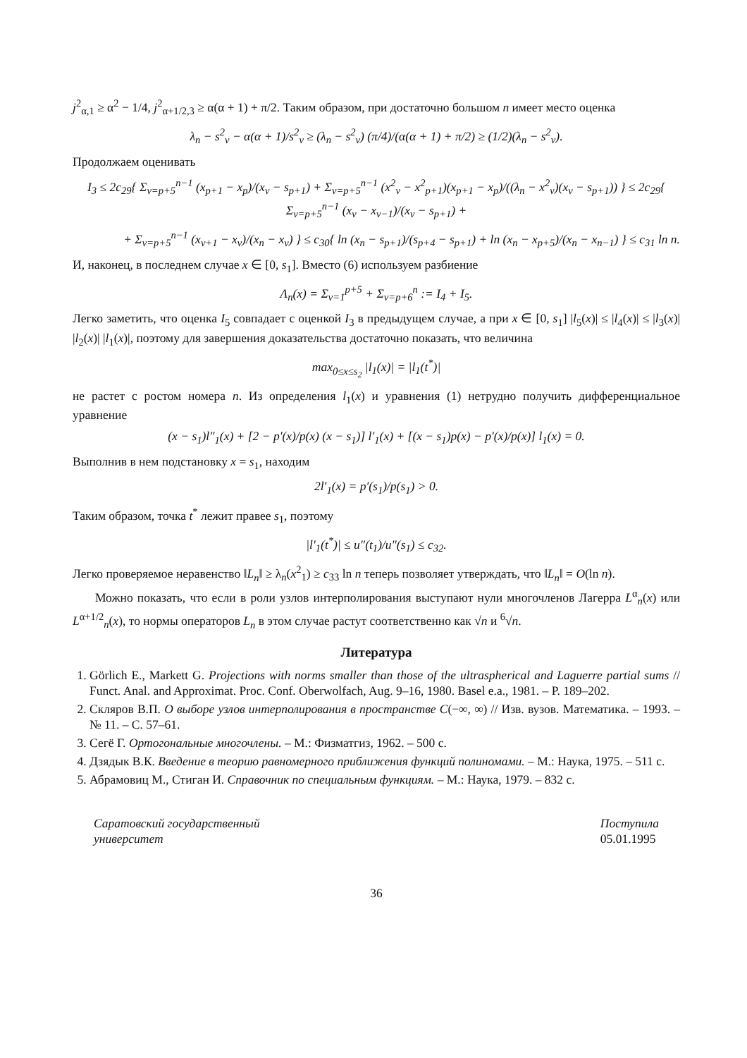j<sup>2</sup><sub>α,1</sub> ≥ α<sup>2</sup> − 1/4, j<sup>2</sup><sub>α+1/2,3</sub> ≥ α(α + 1) + π/2. Таким образом, при достаточно большом n имеет место оценка
λ<sub>n</sub> − s<sup>2</sup><sub>ν</sub> − α(α + 1)/s<sup>2</sup><sub>ν</sub> ≥ (λ<sub>n</sub> − s<sup>2</sup><sub>ν</sub>) (π/4)/(α(α + 1) + π/2) ≥ (1/2)(λ<sub>n</sub> − s<sup>2</sup><sub>ν</sub>).
Продолжаем оценивать
I<sub>3</sub> ≤ 2c<sub>29</sub>{ Σ<sub>ν=p+5</sub><sup>n−1</sup> (x<sub>p+1</sub> − x<sub>p</sub>)/(x<sub>ν</sub> − s<sub>p+1</sub>) + Σ<sub>ν=p+5</sub><sup>n−1</sup> (x<sup>2</sup><sub>ν</sub> − x<sup>2</sup><sub>p+1</sub>)(x<sub>p+1</sub> − x<sub>p</sub>)/((λ<sub>n</sub> − x<sup>2</sup><sub>ν</sub>)(x<sub>ν</sub> − s<sub>p+1</sub>)) } ≤ 2c<sub>29</sub>{ Σ<sub>ν=p+5</sub><sup>n−1</sup> (x<sub>ν</sub> − x<sub>ν−1</sub>)/(x<sub>ν</sub> − s<sub>p+1</sub>) +
+ Σ<sub>ν=p+5</sub><sup>n−1</sup> (x<sub>ν+1</sub> − x<sub>ν</sub>)/(x<sub>n</sub> − x<sub>ν</sub>) } ≤ c<sub>30</sub>{ ln (x<sub>n</sub> − s<sub>p+1</sub>)/(s<sub>p+4</sub> − s<sub>p+1</sub>) + ln (x<sub>n</sub> − x<sub>p+5</sub>)/(x<sub>n</sub> − x<sub>n−1</sub>) } ≤ c<sub>31</sub> ln n.
И, наконец, в последнем случае x ∈ [0, s<sub>1</sub>]. Вместо (6) используем разбиение
Λ<sub>n</sub>(x) = Σ<sub>ν=1</sub><sup>p+5</sup> + Σ<sub>ν=p+6</sub><sup>n</sup> := I<sub>4</sub> + I<sub>5</sub>.
Легко заметить, что оценка I<sub>5</sub> совпадает с оценкой I<sub>3</sub> в предыдущем случае, а при x ∈ [0, s<sub>1</sub>] |l<sub>5</sub>(x)| ≤ |l<sub>4</sub>(x)| ≤ |l<sub>3</sub>(x)| |l<sub>2</sub>(x)| |l<sub>1</sub>(x)|, поэтому для завершения доказательства достаточно показать, что величина
max<sub>0≤x≤s<sub>2</sub></sub> |l<sub>1</sub>(x)| = |l<sub>1</sub>(t<sup>*</sup>)|
не растет с ростом номера n. Из определения l<sub>1</sub>(x) и уравнения (1) нетрудно получить дифференциальное уравнение
(x − s<sub>1</sub>)l″<sub>1</sub>(x) + [2 − p′(x)/p(x) (x − s<sub>1</sub>)] l′<sub>1</sub>(x) + [(x − s<sub>1</sub>)p(x) − p′(x)/p(x)] l<sub>1</sub>(x) = 0.
Выполнив в нем подстановку x = s<sub>1</sub>, находим
2l′<sub>1</sub>(x) = p′(s<sub>1</sub>)/p(s<sub>1</sub>) > 0.
Таким образом, точка t<sup>*</sup> лежит правее s<sub>1</sub>, поэтому
|l′<sub>1</sub>(t<sup>*</sup>)| ≤ u″(t<sub>1</sub>)/u″(s<sub>1</sub>) ≤ c<sub>32</sub>.
Легко проверяемое неравенство ‖L<sub>n</sub>‖ ≥ λ<sub>n</sub>(x<sup>2</sup><sub>1</sub>) ≥ c<sub>33</sub> ln n теперь позволяет утверждать, что ‖L<sub>n</sub>‖ = O(ln n).
Можно показать, что если в роли узлов интерполирования выступают нули многочленов Лагерра L<sup>α</sup><sub>n</sub>(x) или L<sup>α+1/2</sup><sub>n</sub>(x), то нормы операторов L<sub>n</sub> в этом случае растут соответственно как √n и <sup>6</sup>√n.
Литература
1. Görlich E., Markett G. Projections with norms smaller than those of the ultraspherical and Laguerre partial sums // Funct. Anal. and Approximat. Proc. Conf. Oberwolfach, Aug. 9–16, 1980. Basel e.a., 1981. – P. 189–202.
2. Скляров В.П. О выборе узлов интерполирования в пространстве C(−∞, ∞) // Изв. вузов. Математика. – 1993. – № 11. – С. 57–61.
3. Сегё Г. Ортогональные многочлены. – М.: Физматгиз, 1962. – 500 с.
4. Дзядык В.К. Введение в теорию равномерного приближения функций полиномами. – М.: Наука, 1975. – 511 с.
5. Абрамовиц М., Стиган И. Справочник по специальным функциям. – М.: Наука, 1979. – 832 с.
Саратовский государственный
университет
Поступила
05.01.1995
36